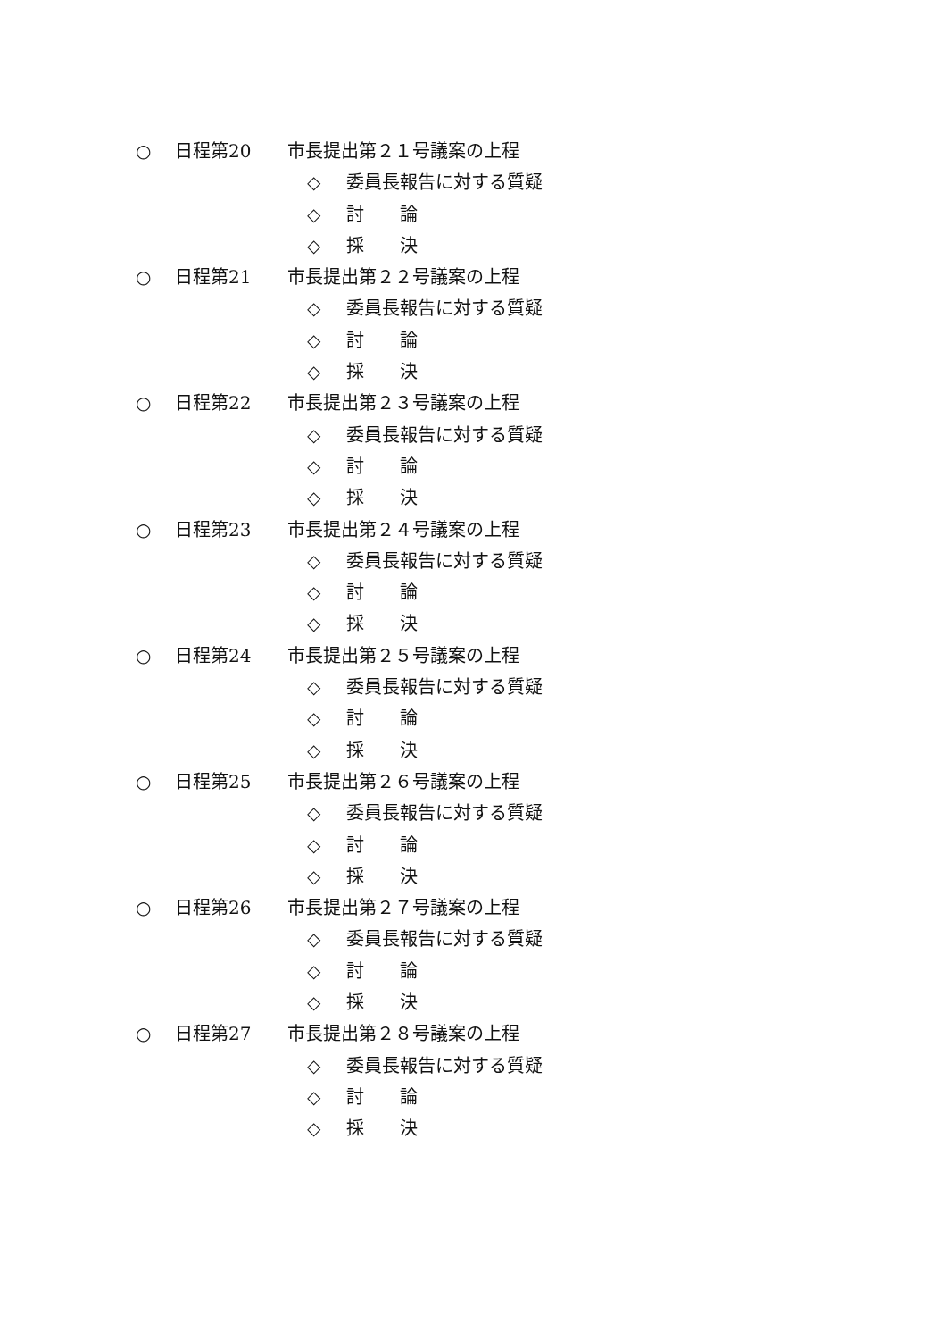○ 日程第 20 市長提出第２１号議案の上程
◇ 委員長報告に対する質疑
◇ 討　　論
◇ 採　　決
○ 日程第 21 市長提出第２２号議案の上程
◇ 委員長報告に対する質疑
◇ 討　　論
◇ 採　　決
○ 日程第 22 市長提出第２３号議案の上程
◇ 委員長報告に対する質疑
◇ 討　　論
◇ 採　　決
○ 日程第 23 市長提出第２４号議案の上程
◇ 委員長報告に対する質疑
◇ 討　　論
◇ 採　　決
○ 日程第 24 市長提出第２５号議案の上程
◇ 委員長報告に対する質疑
◇ 討　　論
◇ 採　　決
○ 日程第 25 市長提出第２６号議案の上程
◇ 委員長報告に対する質疑
◇ 討　　論
◇ 採　　決
○ 日程第 26 市長提出第２７号議案の上程
◇ 委員長報告に対する質疑
◇ 討　　論
◇ 採　　決
○ 日程第 27 市長提出第２８号議案の上程
◇ 委員長報告に対する質疑
◇ 討　　論
◇ 採　　決